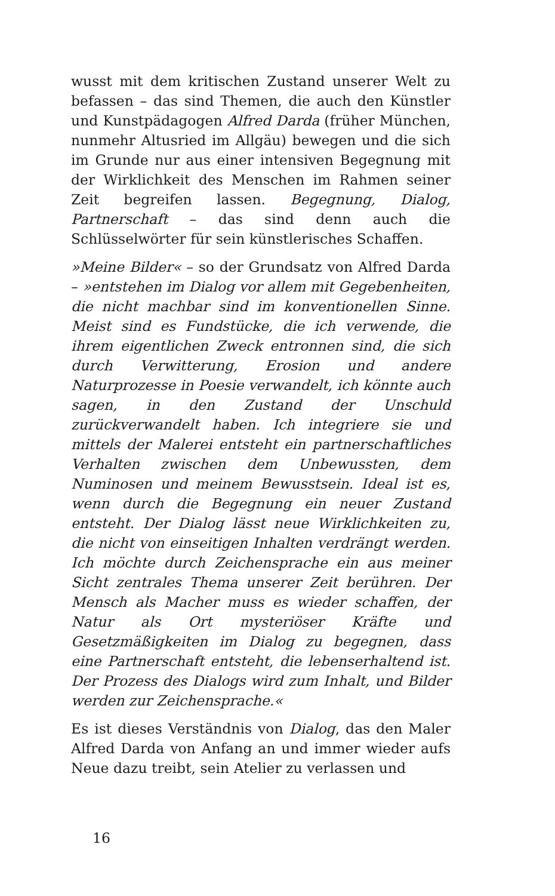wusst mit dem kritischen Zustand unserer Welt zu befassen – das sind Themen, die auch den Künstler und Kunstpädagogen Alfred Darda (früher München, nunmehr Altusried im Allgäu) bewegen und die sich im Grunde nur aus einer intensiven Begegnung mit der Wirklichkeit des Menschen im Rahmen seiner Zeit begreifen lassen. Begegnung, Dialog, Partnerschaft – das sind denn auch die Schlüsselwörter für sein künstlerisches Schaffen.
»Meine Bilder« – so der Grundsatz von Alfred Darda – »entstehen im Dialog vor allem mit Gegebenheiten, die nicht machbar sind im konventionellen Sinne. Meist sind es Fundstücke, die ich verwende, die ihrem eigentlichen Zweck entronnen sind, die sich durch Verwitterung, Erosion und andere Naturprozesse in Poesie verwandelt, ich könnte auch sagen, in den Zustand der Unschuld zurückverwandelt haben. Ich integriere sie und mittels der Malerei entsteht ein partnerschaftliches Verhalten zwischen dem Unbewussten, dem Numinosen und meinem Bewusstsein. Ideal ist es, wenn durch die Begegnung ein neuer Zustand entsteht. Der Dialog lässt neue Wirklichkeiten zu, die nicht von einseitigen Inhalten verdrängt werden. Ich möchte durch Zeichensprache ein aus meiner Sicht zentrales Thema unserer Zeit berühren. Der Mensch als Macher muss es wieder schaffen, der Natur als Ort mysteriöser Kräfte und Gesetzmäßigkeiten im Dialog zu begegnen, dass eine Partnerschaft entsteht, die lebenserhaltend ist. Der Prozess des Dialogs wird zum Inhalt, und Bilder werden zur Zeichensprache.«
Es ist dieses Verständnis von Dialog, das den Maler Alfred Darda von Anfang an und immer wieder aufs Neue dazu treibt, sein Atelier zu verlassen und
16